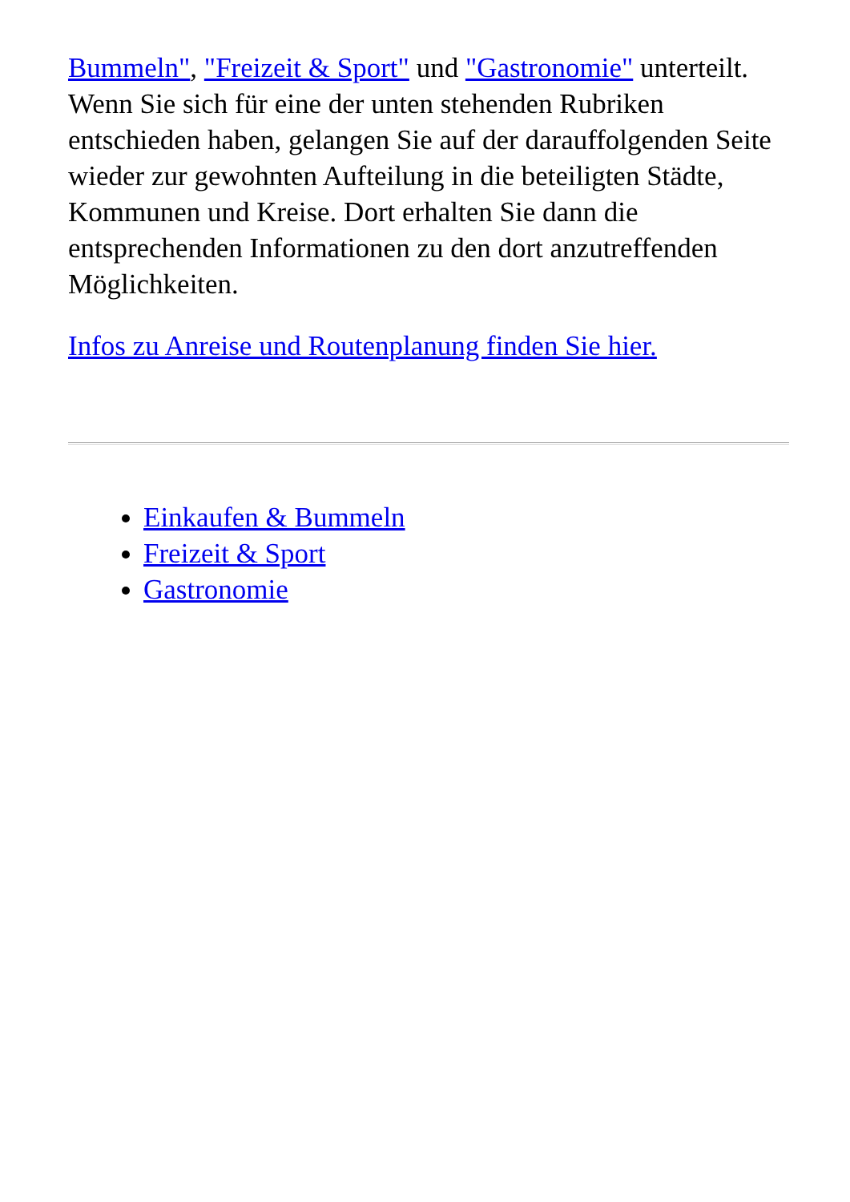Bummeln", "Freizeit & Sport" und "Gastronomie" unterteilt. Wenn Sie sich für eine der unten stehenden Rubriken entschieden haben, gelangen Sie auf der darauffolgenden Seite wieder zur gewohnten Aufteilung in die beteiligten Städte, Kommunen und Kreise. Dort erhalten Sie dann die entsprechenden Informationen zu den dort anzutreffenden Möglichkeiten.
Infos zu Anreise und Routenplanung finden Sie hier.
Einkaufen & Bummeln
Freizeit & Sport
Gastronomie